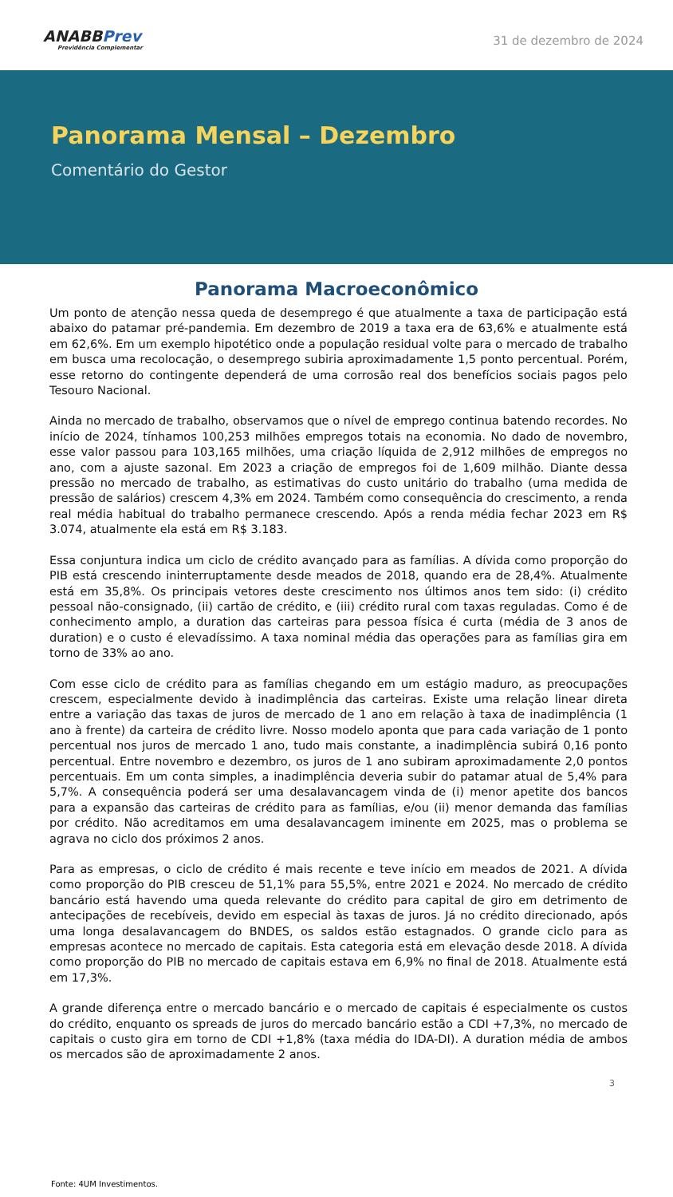ANABBPrev
Previdência Complementar
31 de dezembro de 2024
Panorama Mensal – Dezembro
Comentário do Gestor
Panorama Macroeconômico
Um ponto de atenção nessa queda de desemprego é que atualmente a taxa de participação está abaixo do patamar pré-pandemia. Em dezembro de 2019 a taxa era de 63,6% e atualmente está em 62,6%. Em um exemplo hipotético onde a população residual volte para o mercado de trabalho em busca uma recolocação, o desemprego subiria aproximadamente 1,5 ponto percentual. Porém, esse retorno do contingente dependerá de uma corrosão real dos benefícios sociais pagos pelo Tesouro Nacional.
Ainda no mercado de trabalho, observamos que o nível de emprego continua batendo recordes. No início de 2024, tínhamos 100,253 milhões empregos totais na economia. No dado de novembro, esse valor passou para 103,165 milhões, uma criação líquida de 2,912 milhões de empregos no ano, com a ajuste sazonal. Em 2023 a criação de empregos foi de 1,609 milhão. Diante dessa pressão no mercado de trabalho, as estimativas do custo unitário do trabalho (uma medida de pressão de salários) crescem 4,3% em 2024. Também como consequência do crescimento, a renda real média habitual do trabalho permanece crescendo. Após a renda média fechar 2023 em R$ 3.074, atualmente ela está em R$ 3.183.
Essa conjuntura indica um ciclo de crédito avançado para as famílias. A dívida como proporção do PIB está crescendo ininterruptamente desde meados de 2018, quando era de 28,4%. Atualmente está em 35,8%. Os principais vetores deste crescimento nos últimos anos tem sido: (i) crédito pessoal não-consignado, (ii) cartão de crédito, e (iii) crédito rural com taxas reguladas. Como é de conhecimento amplo, a duration das carteiras para pessoa física é curta (média de 3 anos de duration) e o custo é elevadíssimo. A taxa nominal média das operações para as famílias gira em torno de 33% ao ano.
Com esse ciclo de crédito para as famílias chegando em um estágio maduro, as preocupações crescem, especialmente devido à inadimplência das carteiras. Existe uma relação linear direta entre a variação das taxas de juros de mercado de 1 ano em relação à taxa de inadimplência (1 ano à frente) da carteira de crédito livre. Nosso modelo aponta que para cada variação de 1 ponto percentual nos juros de mercado 1 ano, tudo mais constante, a inadimplência subirá 0,16 ponto percentual. Entre novembro e dezembro, os juros de 1 ano subiram aproximadamente 2,0 pontos percentuais. Em um conta simples, a inadimplência deveria subir do patamar atual de 5,4% para 5,7%. A consequência poderá ser uma desalavancagem vinda de (i) menor apetite dos bancos para a expansão das carteiras de crédito para as famílias, e/ou (ii) menor demanda das famílias por crédito. Não acreditamos em uma desalavancagem iminente em 2025, mas o problema se agrava no ciclo dos próximos 2 anos.
Para as empresas, o ciclo de crédito é mais recente e teve início em meados de 2021. A dívida como proporção do PIB cresceu de 51,1% para 55,5%, entre 2021 e 2024. No mercado de crédito bancário está havendo uma queda relevante do crédito para capital de giro em detrimento de antecipações de recebíveis, devido em especial às taxas de juros. Já no crédito direcionado, após uma longa desalavancagem do BNDES, os saldos estão estagnados. O grande ciclo para as empresas acontece no mercado de capitais. Esta categoria está em elevação desde 2018. A dívida como proporção do PIB no mercado de capitais estava em 6,9% no final de 2018. Atualmente está em 17,3%.
A grande diferença entre o mercado bancário e o mercado de capitais é especialmente os custos do crédito, enquanto os spreads de juros do mercado bancário estão a CDI +7,3%, no mercado de capitais o custo gira em torno de CDI +1,8% (taxa média do IDA-DI). A duration média de ambos os mercados são de aproximadamente 2 anos.
3
Fonte: 4UM Investimentos.